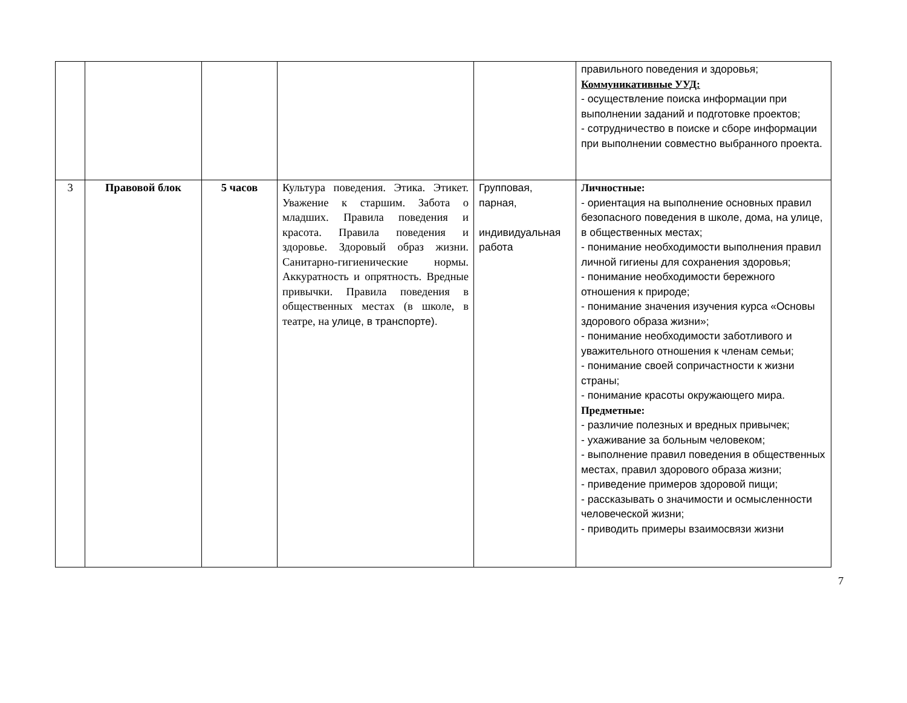| | | | | | правильного поведения и здоровья; Коммуникативные УУД: - осуществление поиска информации при выполнении заданий и подготовке проектов; - сотрудничество в поиске и сборе информации при выполнении совместно выбранного проекта. |
| 3 | Правовой блок | 5 часов | Культура поведения. Этика. Этикет. Уважение к старшим. Забота о младших. Правила поведения и красота. Правила поведения и здоровье. Здоровый образ жизни. Санитарно-гигиенические нормы. Аккуратность и опрятность. Вредные привычки. Правила поведения в общественных местах (в школе, в театре, на улице, в транспорте). | Групповая, парная, индивидуальная работа | Личностные: - ориентация на выполнение основных правил безопасного поведения в школе, дома, на улице, в общественных местах; - понимание необходимости выполнения правил личной гигиены для сохранения здоровья; - понимание необходимости бережного отношения к природе; - понимание значения изучения курса «Основы здорового образа жизни»; - понимание необходимости заботливого и уважительного отношения к членам семьи; - понимание своей сопричастности к жизни страны; - понимание красоты окружающего мира. Предметные: - различие полезных и вредных привычек; - ухаживание за больным человеком; - выполнение правил поведения в общественных местах, правил здорового образа жизни; - приведение примеров здоровой пищи; - рассказывать о значимости и осмысленности человеческой жизни; - приводить примеры взаимосвязи жизни |
7